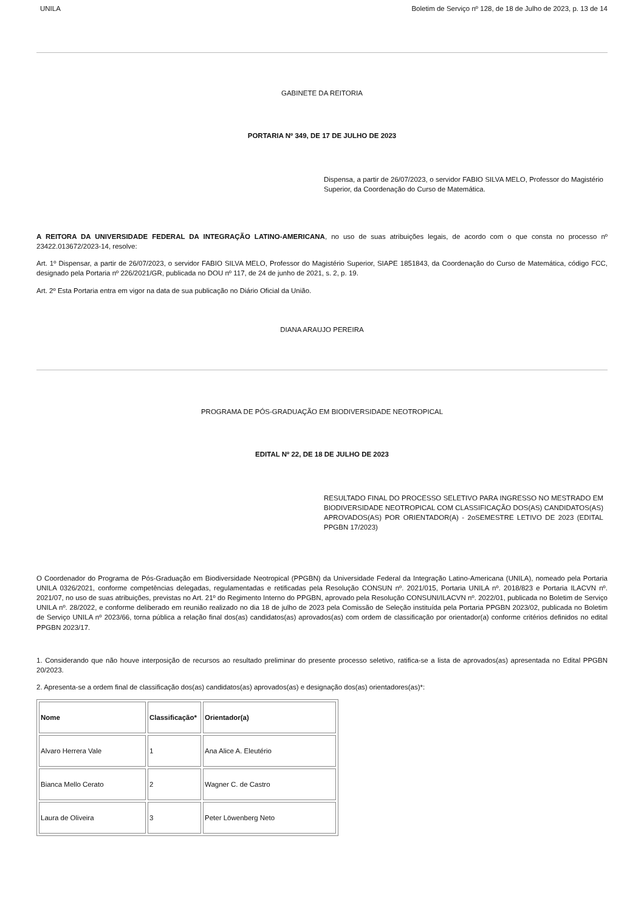UNILA Boletim de Serviço nº 128, de 18 de Julho de 2023, p. 13 de 14
GABINETE DA REITORIA
PORTARIA Nº 349, DE 17 DE JULHO DE 2023
Dispensa, a partir de 26/07/2023, o servidor FABIO SILVA MELO, Professor do Magistério Superior, da Coordenação do Curso de Matemática.
A REITORA DA UNIVERSIDADE FEDERAL DA INTEGRAÇÃO LATINO-AMERICANA, no uso de suas atribuições legais, de acordo com o que consta no processo nº 23422.013672/2023-14, resolve:
Art. 1º Dispensar, a partir de 26/07/2023, o servidor FABIO SILVA MELO, Professor do Magistério Superior, SIAPE 1851843, da Coordenação do Curso de Matemática, código FCC, designado pela Portaria nº 226/2021/GR, publicada no DOU nº 117, de 24 de junho de 2021, s. 2, p. 19.
Art. 2º Esta Portaria entra em vigor na data de sua publicação no Diário Oficial da União.
DIANA ARAUJO PEREIRA
PROGRAMA DE PÓS-GRADUAÇÃO EM BIODIVERSIDADE NEOTROPICAL
EDITAL Nº 22, DE 18 DE JULHO DE 2023
RESULTADO FINAL DO PROCESSO SELETIVO PARA INGRESSO NO MESTRADO EM BIODIVERSIDADE NEOTROPICAL COM CLASSIFICAÇÃO DOS(AS) CANDIDATOS(AS) APROVADOS(AS) POR ORIENTADOR(A) - 2oSEMESTRE LETIVO DE 2023 (EDITAL PPGBN 17/2023)
O Coordenador do Programa de Pós-Graduação em Biodiversidade Neotropical (PPGBN) da Universidade Federal da Integração Latino-Americana (UNILA), nomeado pela Portaria UNILA 0326/2021, conforme competências delegadas, regulamentadas e retificadas pela Resolução CONSUN nº. 2021/015, Portaria UNILA nº. 2018/823 e Portaria ILACVN nº. 2021/07, no uso de suas atribuições, previstas no Art. 21º do Regimento Interno do PPGBN, aprovado pela Resolução CONSUNI/ILACVN nº. 2022/01, publicada no Boletim de Serviço UNILA nº. 28/2022, e conforme deliberado em reunião realizado no dia 18 de julho de 2023 pela Comissão de Seleção instituída pela Portaria PPGBN 2023/02, publicada no Boletim de Serviço UNILA nº 2023/66, torna pública a relação final dos(as) candidatos(as) aprovados(as) com ordem de classificação por orientador(a) conforme critérios definidos no edital PPGBN 2023/17.
1. Considerando que não houve interposição de recursos ao resultado preliminar do presente processo seletivo, ratifica-se a lista de aprovados(as) apresentada no Edital PPGBN 20/2023.
2. Apresenta-se a ordem final de classificação dos(as) candidatos(as) aprovados(as) e designação dos(as) orientadores(as)*:
| Nome | Classificação* | Orientador(a) |
| Alvaro Herrera Vale | 1 | Ana Alice A. Eleutério |
| Bianca Mello Cerato | 2 | Wagner C. de Castro |
| Laura de Oliveira | 3 | Peter Löwenberg Neto |